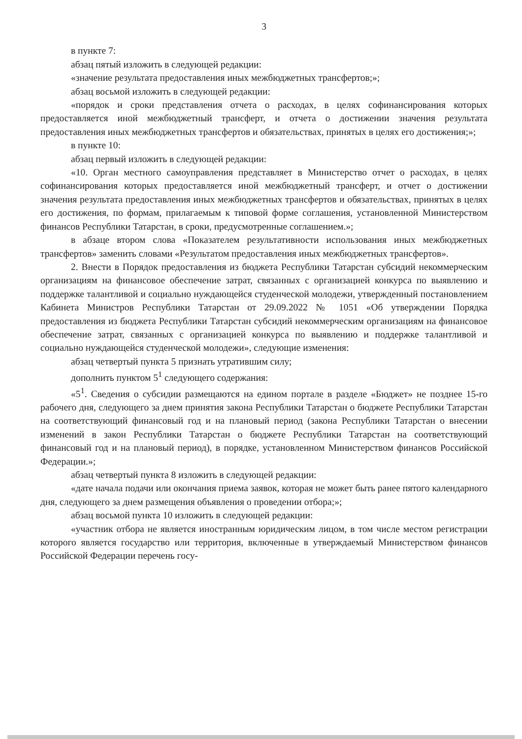3
в пункте 7:
абзац пятый изложить в следующей редакции:
«значение результата предоставления иных межбюджетных трансфертов;»;
абзац восьмой изложить в следующей редакции:
«порядок и сроки представления отчета о расходах, в целях софинансирования которых предоставляется иной межбюджетный трансферт, и отчета о достижении значения результата предоставления иных межбюджетных трансфертов и обязательствах, принятых в целях его достижения;»;
в пункте 10:
абзац первый изложить в следующей редакции:
«10. Орган местного самоуправления представляет в Министерство отчет о расходах, в целях софинансирования которых предоставляется иной межбюджетный трансферт, и отчет о достижении значения результата предоставления иных межбюджетных трансфертов и обязательствах, принятых в целях его достижения, по формам, прилагаемым к типовой форме соглашения, установленной Министерством финансов Республики Татарстан, в сроки, предусмотренные соглашением.»;
в абзаце втором слова «Показателем результативности использования иных межбюджетных трансфертов» заменить словами «Результатом предоставления иных межбюджетных трансфертов».
2. Внести в Порядок предоставления из бюджета Республики Татарстан субсидий некоммерческим организациям на финансовое обеспечение затрат, связанных с организацией конкурса по выявлению и поддержке талантливой и социально нуждающейся студенческой молодежи, утвержденный постановлением Кабинета Министров Республики Татарстан от 29.09.2022 № 1051 «Об утверждении Порядка предоставления из бюджета Республики Татарстан субсидий некоммерческим организациям на финансовое обеспечение затрат, связанных с организацией конкурса по выявлению и поддержке талантливой и социально нуждающейся студенческой молодежи», следующие изменения:
абзац четвертый пункта 5 признать утратившим силу;
дополнить пунктом 5<sup>1</sup> следующего содержания:
«5<sup>1</sup>. Сведения о субсидии размещаются на едином портале в разделе «Бюджет» не позднее 15-го рабочего дня, следующего за днем принятия закона Республики Татарстан о бюджете Республики Татарстан на соответствующий финансовый год и на плановый период (закона Республики Татарстан о внесении изменений в закон Республики Татарстан о бюджете Республики Татарстан на соответствующий финансовый год и на плановый период), в порядке, установленном Министерством финансов Российской Федерации.»;
абзац четвертый пункта 8 изложить в следующей редакции:
«дате начала подачи или окончания приема заявок, которая не может быть ранее пятого календарного дня, следующего за днем размещения объявления о проведении отбора;»;
абзац восьмой пункта 10 изложить в следующей редакции:
«участник отбора не является иностранным юридическим лицом, в том числе местом регистрации которого является государство или территория, включенные в утверждаемый Министерством финансов Российской Федерации перечень госу-